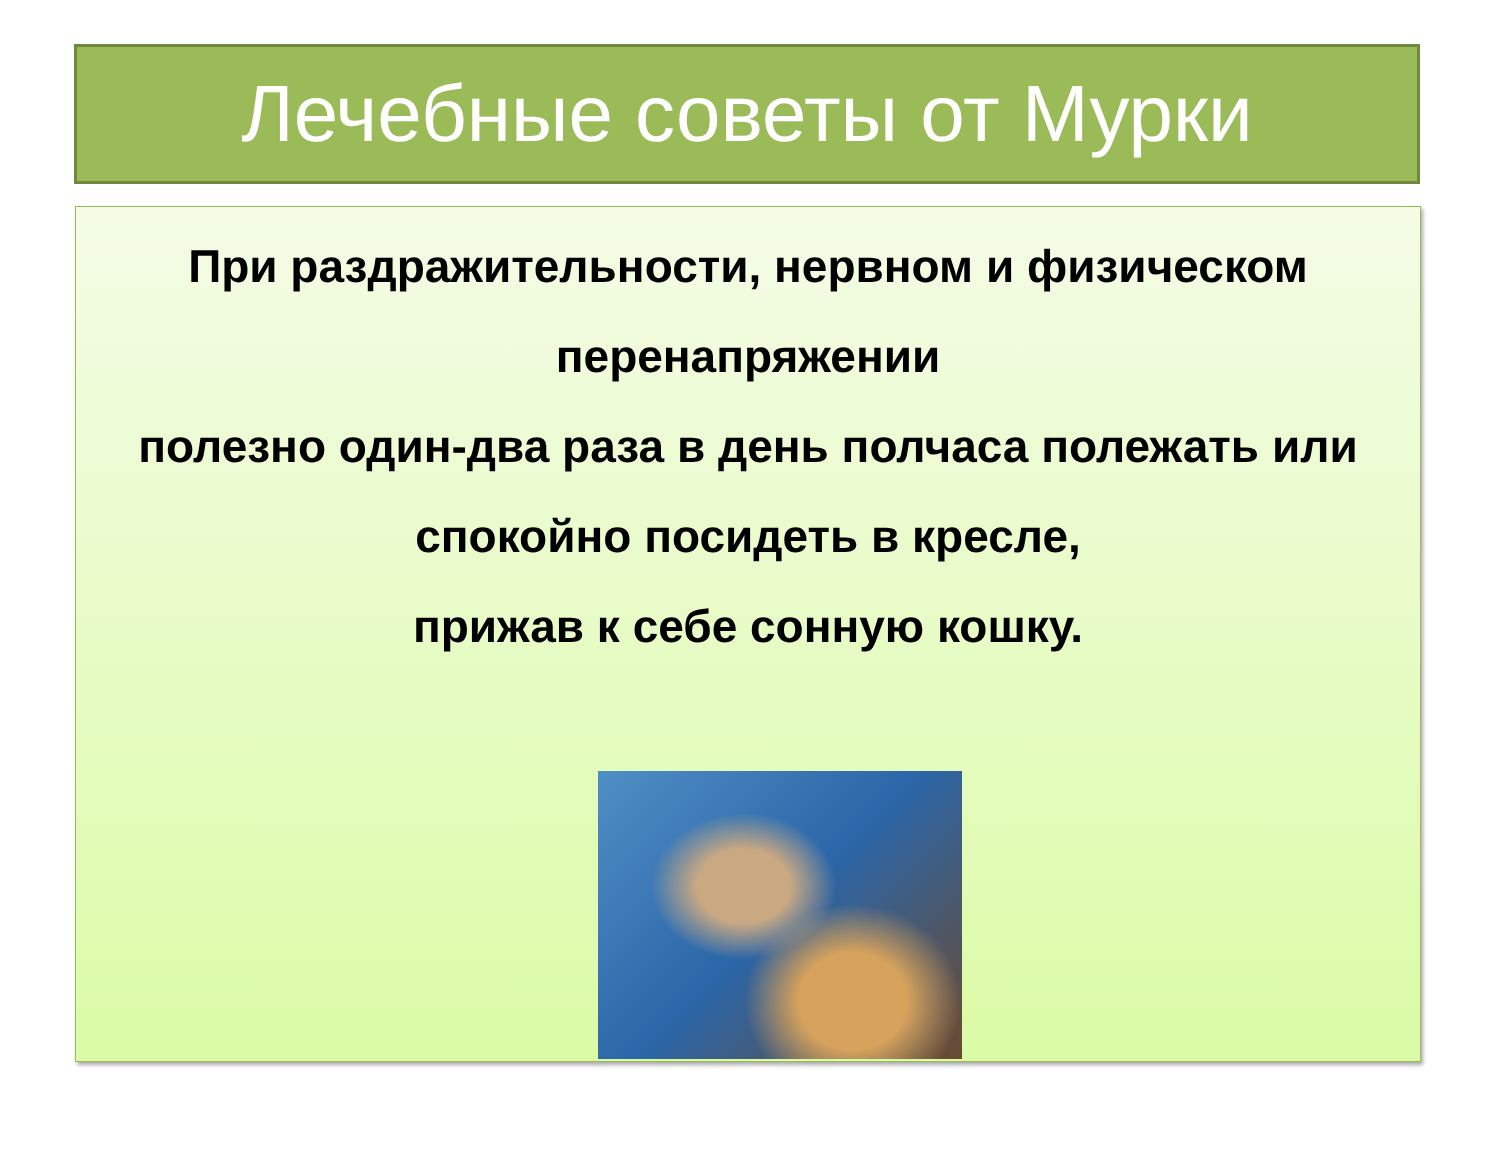Лечебные советы от Мурки
При раздражительности, нервном и физическом перенапряжении
полезно один-два раза в день полчаса полежать или спокойно посидеть в кресле,
прижав к себе сонную кошку.